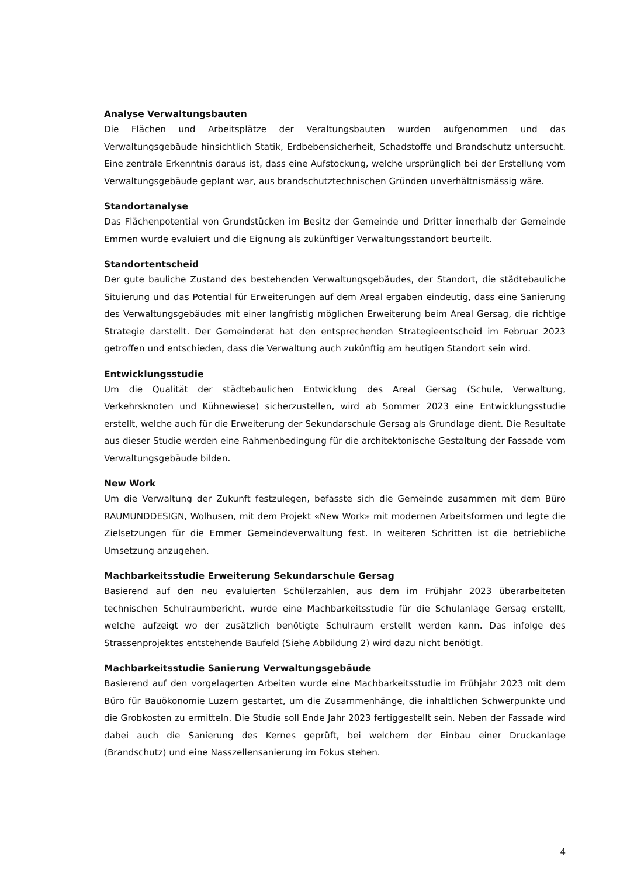Analyse Verwaltungsbauten
Die Flächen und Arbeitsplätze der Veraltungsbauten wurden aufgenommen und das Verwaltungsgebäude hinsichtlich Statik, Erdbebensicherheit, Schadstoffe und Brandschutz untersucht. Eine zentrale Erkenntnis daraus ist, dass eine Aufstockung, welche ursprünglich bei der Erstellung vom Verwaltungsgebäude geplant war, aus brandschutztechnischen Gründen unverhältnismässig wäre.
Standortanalyse
Das Flächenpotential von Grundstücken im Besitz der Gemeinde und Dritter innerhalb der Gemeinde Emmen wurde evaluiert und die Eignung als zukünftiger Verwaltungsstandort beurteilt.
Standortentscheid
Der gute bauliche Zustand des bestehenden Verwaltungsgebäudes, der Standort, die städtebauliche Situierung und das Potential für Erweiterungen auf dem Areal ergaben eindeutig, dass eine Sanierung des Verwaltungsgebäudes mit einer langfristig möglichen Erweiterung beim Areal Gersag, die richtige Strategie darstellt. Der Gemeinderat hat den entsprechenden Strategieentscheid im Februar 2023 getroffen und entschieden, dass die Verwaltung auch zukünftig am heutigen Standort sein wird.
Entwicklungsstudie
Um die Qualität der städtebaulichen Entwicklung des Areal Gersag (Schule, Verwaltung, Verkehrsknoten und Kühnewiese) sicherzustellen, wird ab Sommer 2023 eine Entwicklungsstudie erstellt, welche auch für die Erweiterung der Sekundarschule Gersag als Grundlage dient. Die Resultate aus dieser Studie werden eine Rahmenbedingung für die architektonische Gestaltung der Fassade vom Verwaltungsgebäude bilden.
New Work
Um die Verwaltung der Zukunft festzulegen, befasste sich die Gemeinde zusammen mit dem Büro RAUMUNDDESIGN, Wolhusen, mit dem Projekt «New Work» mit modernen Arbeitsformen und legte die Zielsetzungen für die Emmer Gemeindeverwaltung fest. In weiteren Schritten ist die betriebliche Umsetzung anzugehen.
Machbarkeitsstudie Erweiterung Sekundarschule Gersag
Basierend auf den neu evaluierten Schülerzahlen, aus dem im Frühjahr 2023 überarbeiteten technischen Schulraumbericht, wurde eine Machbarkeitsstudie für die Schulanlage Gersag erstellt, welche aufzeigt wo der zusätzlich benötigte Schulraum erstellt werden kann. Das infolge des Strassenprojektes entstehende Baufeld (Siehe Abbildung 2) wird dazu nicht benötigt.
Machbarkeitsstudie Sanierung Verwaltungsgebäude
Basierend auf den vorgelagerten Arbeiten wurde eine Machbarkeitsstudie im Frühjahr 2023 mit dem Büro für Bauökonomie Luzern gestartet, um die Zusammenhänge, die inhaltlichen Schwerpunkte und die Grobkosten zu ermitteln. Die Studie soll Ende Jahr 2023 fertiggestellt sein. Neben der Fassade wird dabei auch die Sanierung des Kernes geprüft, bei welchem der Einbau einer Druckanlage (Brandschutz) und eine Nasszellensanierung im Fokus stehen.
4